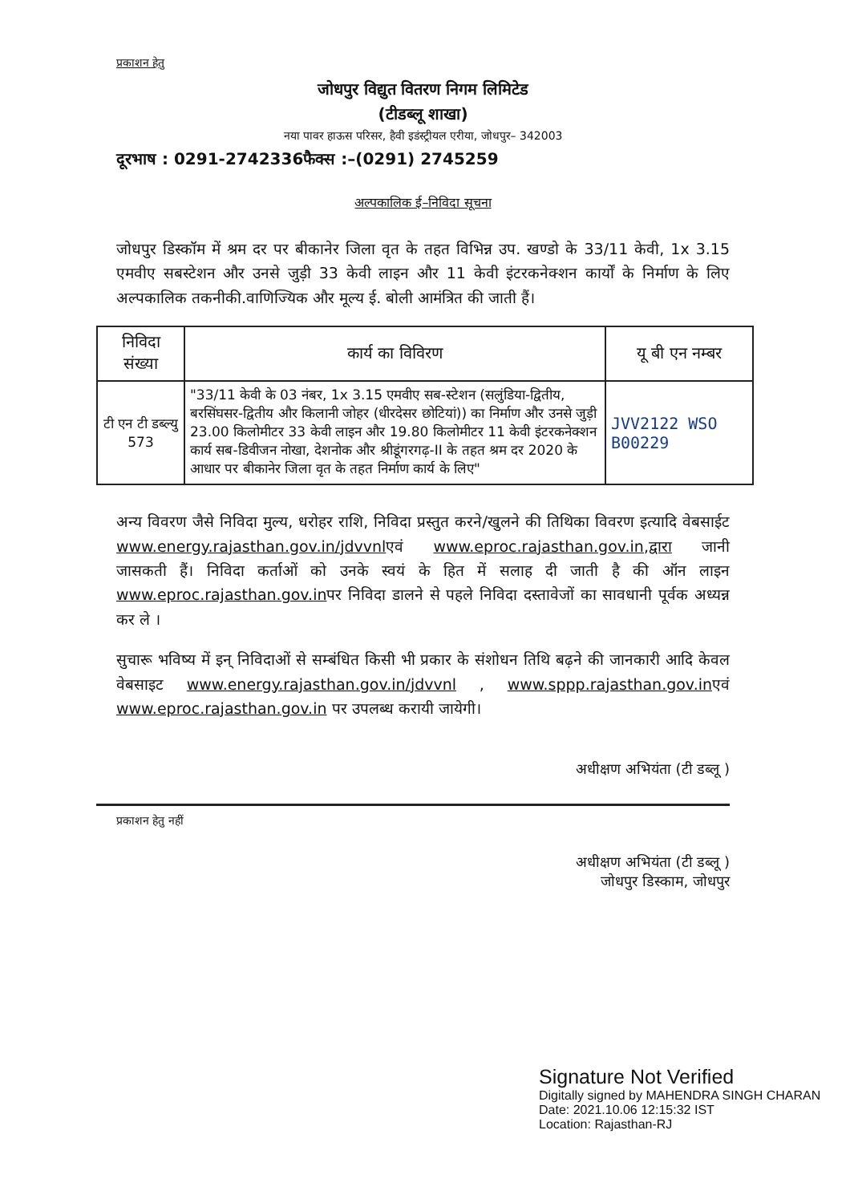प्रकाशन हेतु
जोधपुर विद्युत वितरण निगम लिमिटेड
(टीडब्लू शाखा)
नया पावर हाऊस परिसर, हैवी इडंस्ट्रीयल एरीया, जोधपुर– 342003
दूरभाष : 0291-2742336फैक्स :–(0291) 2745259
अल्पकालिक ई–निविदा सूचना
जोधपुर डिस्कॉम में श्रम दर पर बीकानेर जिला वृत के तहत विभिन्न उप. खण्डो के 33/11 केवी, 1x 3.15 एमवीए सबस्टेशन और उनसे जुड़ी 33 केवी लाइन और 11 केवी इंटरकनेक्शन कार्यों के निर्माण के लिए अल्पकालिक तकनीकी.वाणिज्यिक और मूल्य ई. बोली आमंत्रित की जाती हैं।
| निविदा संख्या | कार्य का विविरण | यू बी एन नम्बर |
| --- | --- | --- |
| टी एन टी डब्ल्यु 573 | "33/11 केवी के 03 नंबर, 1x 3.15 एमवीए सब-स्टेशन (सलुंडिया-द्वितीय, बरसिंघसर-द्वितीय और किलानी जोहर (धीरदेसर छोटियां)) का निर्माण और उनसे जुड़ी 23.00 किलोमीटर 33 केवी लाइन और 19.80 किलोमीटर 11 केवी इंटरकनेक्शन कार्य सब-डिवीजन नोखा, देशनोक और श्रीडूंगरगढ़-II के तहत श्रम दर 2020 के आधार पर बीकानेर जिला वृत के तहत निर्माण कार्य के लिए" | JVV2122 WSO B00229 |
अन्य विवरण जैसे निविदा मुल्य, धरोहर राशि, निविदा प्रस्तुत करने/खुलने की तिथिका विवरण इत्यादि वेबसाईट www.energy.rajasthan.gov.in/jdvvnlएवं www.eproc.rajasthan.gov.in,द्वारा जानी जासकती हैं। निविदा कर्ताओं को उनके स्वयं के हित में सलाह दी जाती है की ऑन लाइन www.eproc.rajasthan.gov.inपर निविदा डालने से पहले निविदा दस्तावेजों का सावधानी पूर्वक अध्यन्न कर ले ।
सुचारू भविष्य में इन् निविदाओं से सम्बंधित किसी भी प्रकार के संशोधन तिथि बढ़ने की जानकारी आदि केवल वेबसाइट www.energy.rajasthan.gov.in/jdvvnl , www.sppp.rajasthan.gov.inएवं www.eproc.rajasthan.gov.in पर उपलब्ध करायी जायेगी।
अधीक्षण अभियंता (टी डब्लू )
प्रकाशन हेतु नहीं
अधीक्षण अभियंता (टी डब्लू )
जोधपुर डिस्काम, जोधपुर
Signature Not Verified
Digitally signed by MAHENDRA SINGH CHARAN
Date: 2021.10.06 12:15:32 IST
Location: Rajasthan-RJ